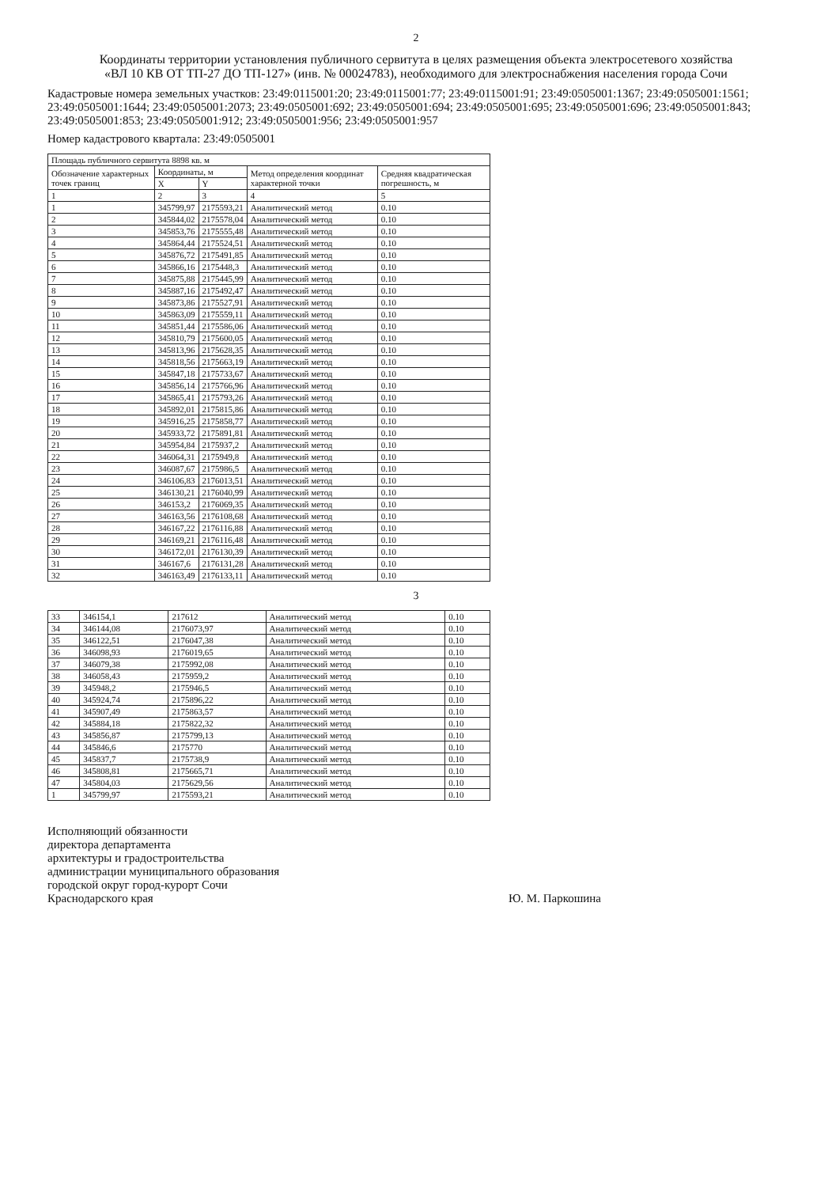2
Координаты территории установления публичного сервитута в целях размещения объекта электросетевого хозяйства «ВЛ 10 КВ ОТ ТП-27 ДО ТП-127» (инв. № 00024783), необходимого для электроснабжения населения города Сочи
Кадастровые номера земельных участков: 23:49:0115001:20; 23:49:0115001:77; 23:49:0115001:91; 23:49:0505001:1367; 23:49:0505001:1561; 23:49:0505001:1644; 23:49:0505001:2073; 23:49:0505001:692; 23:49:0505001:694; 23:49:0505001:695; 23:49:0505001:696; 23:49:0505001:843; 23:49:0505001:853; 23:49:0505001:912; 23:49:0505001:956; 23:49:0505001:957
Номер кадастрового квартала: 23:49:0505001
| Площадь публичного сервитута 8898 кв. м | | | | |
| --- | --- | --- | --- | --- |
| Обозначение характерных точек границ | Координаты, м | | Метод определения координат характерной точки | Средняя квадратическая погрешность, м |
| | X | Y | | |
| 1 | 2 | 3 | 4 | 5 |
| 1 | 345799,97 | 2175593,21 | Аналитический метод | 0.10 |
| 2 | 345844,02 | 2175578,04 | Аналитический метод | 0.10 |
| 3 | 345853,76 | 2175555,48 | Аналитический метод | 0.10 |
| 4 | 345864,44 | 2175524,51 | Аналитический метод | 0.10 |
| 5 | 345876,72 | 2175491,85 | Аналитический метод | 0.10 |
| 6 | 345866,16 | 2175448,3 | Аналитический метод | 0.10 |
| 7 | 345875,88 | 2175445,99 | Аналитический метод | 0.10 |
| 8 | 345887,16 | 2175492,47 | Аналитический метод | 0.10 |
| 9 | 345873,86 | 2175527,91 | Аналитический метод | 0.10 |
| 10 | 345863,09 | 2175559,11 | Аналитический метод | 0.10 |
| 11 | 345851,44 | 2175586,06 | Аналитический метод | 0.10 |
| 12 | 345810,79 | 2175600,05 | Аналитический метод | 0.10 |
| 13 | 345813,96 | 2175628,35 | Аналитический метод | 0.10 |
| 14 | 345818,56 | 2175663,19 | Аналитический метод | 0.10 |
| 15 | 345847,18 | 2175733,67 | Аналитический метод | 0.10 |
| 16 | 345856,14 | 2175766,96 | Аналитический метод | 0.10 |
| 17 | 345865,41 | 2175793,26 | Аналитический метод | 0.10 |
| 18 | 345892,01 | 2175815,86 | Аналитический метод | 0.10 |
| 19 | 345916,25 | 2175858,77 | Аналитический метод | 0.10 |
| 20 | 345933,72 | 2175891,81 | Аналитический метод | 0.10 |
| 21 | 345954,84 | 2175937,2 | Аналитический метод | 0.10 |
| 22 | 346064,31 | 2175949,8 | Аналитический метод | 0.10 |
| 23 | 346087,67 | 2175986,5 | Аналитический метод | 0.10 |
| 24 | 346106,83 | 2176013,51 | Аналитический метод | 0.10 |
| 25 | 346130,21 | 2176040,99 | Аналитический метод | 0.10 |
| 26 | 346153,2 | 2176069,35 | Аналитический метод | 0.10 |
| 27 | 346163,56 | 2176108,68 | Аналитический метод | 0.10 |
| 28 | 346167,22 | 2176116,88 | Аналитический метод | 0.10 |
| 29 | 346169,21 | 2176116,48 | Аналитический метод | 0.10 |
| 30 | 346172,01 | 2176130,39 | Аналитический метод | 0.10 |
| 31 | 346167,6 | 2176131,28 | Аналитический метод | 0.10 |
| 32 | 346163,49 | 2176133,11 | Аналитический метод | 0.10 |
3
| 33 | 346154,1 | 217612 | Аналитический метод | 0.10 |
| 34 | 346144,08 | 2176073,97 | Аналитический метод | 0.10 |
| 35 | 346122,51 | 2176047,38 | Аналитический метод | 0.10 |
| 36 | 346098,93 | 2176019,65 | Аналитический метод | 0.10 |
| 37 | 346079,38 | 2175992,08 | Аналитический метод | 0.10 |
| 38 | 346058,43 | 2175959,2 | Аналитический метод | 0.10 |
| 39 | 345948,2 | 2175946,5 | Аналитический метод | 0.10 |
| 40 | 345924,74 | 2175896,22 | Аналитический метод | 0.10 |
| 41 | 345907,49 | 2175863,57 | Аналитический метод | 0.10 |
| 42 | 345884,18 | 2175822,32 | Аналитический метод | 0.10 |
| 43 | 345856,87 | 2175799,13 | Аналитический метод | 0.10 |
| 44 | 345846,6 | 2175770 | Аналитический метод | 0.10 |
| 45 | 345837,7 | 2175738,9 | Аналитический метод | 0.10 |
| 46 | 345808,81 | 2175665,71 | Аналитический метод | 0.10 |
| 47 | 345804,03 | 2175629,56 | Аналитический метод | 0.10 |
| 1 | 345799,97 | 2175593,21 | Аналитический метод | 0.10 |
Исполняющий обязанности
директора департамента
архитектуры и градостроительства
администрации муниципального образования
городской округ город-курорт Сочи
Краснодарского края
Ю. М. Паркошина